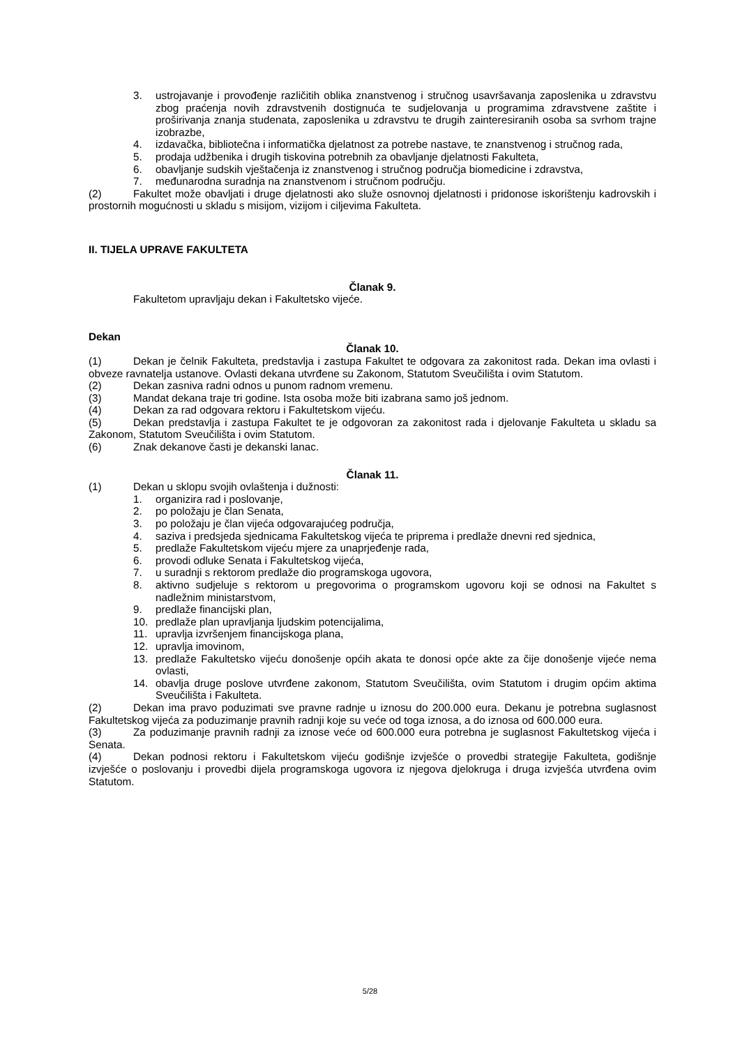3. ustrojavanje i provođenje različitih oblika znanstvenog i stručnog usavršavanja zaposlenika u zdravstvu zbog praćenja novih zdravstvenih dostignuća te sudjelovanja u programima zdravstvene zaštite i proširivanja znanja studenata, zaposlenika u zdravstvu te drugih zainteresiranih osoba sa svrhom trajne izobrazbe,
4. izdavačka, bibliotečna i informatička djelatnost za potrebe nastave, te znanstvenog i stručnog rada,
5. prodaja udžbenika i drugih tiskovina potrebnih za obavljanje djelatnosti Fakulteta,
6. obavljanje sudskih vještačenja iz znanstvenog i stručnog područja biomedicine i zdravstva,
7. međunarodna suradnja na znanstvenom i stručnom području.
(2) Fakultet može obavljati i druge djelatnosti ako služe osnovnoj djelatnosti i pridonose iskorištenju kadrovskih i prostornih mogućnosti u skladu s misijom, vizijom i ciljevima Fakulteta.
II. TIJELA UPRAVE FAKULTETA
Članak 9.
Fakultetom upravljaju dekan i Fakultetsko vijeće.
Dekan
Članak 10.
(1) Dekan je čelnik Fakulteta, predstavlja i zastupa Fakultet te odgovara za zakonitost rada. Dekan ima ovlasti i obveze ravnatelja ustanove. Ovlasti dekana utvrđene su Zakonom, Statutom Sveučilišta i ovim Statutom.
(2) Dekan zasniva radni odnos u punom radnom vremenu.
(3) Mandat dekana traje tri godine. Ista osoba može biti izabrana samo još jednom.
(4) Dekan za rad odgovara rektoru i Fakultetskom vijeću.
(5) Dekan predstavlja i zastupa Fakultet te je odgovoran za zakonitost rada i djelovanje Fakulteta u skladu sa Zakonom, Statutom Sveučilišta i ovim Statutom.
(6) Znak dekanove časti je dekanski lanac.
Članak 11.
(1) Dekan u sklopu svojih ovlaštenja i dužnosti:
1. organizira rad i poslovanje,
2. po položaju je član Senata,
3. po položaju je član vijeća odgovarajućeg područja,
4. saziva i predsjeda sjednicama Fakultetskog vijeća te priprema i predlaže dnevni red sjednica,
5. predlaže Fakultetskom vijeću mjere za unaprjeđenje rada,
6. provodi odluke Senata i Fakultetskog vijeća,
7. u suradnji s rektorom predlaže dio programskoga ugovora,
8. aktivno sudjeluje s rektorom u pregovorima o programskom ugovoru koji se odnosi na Fakultet s nadležnim ministarstvom,
9. predlaže financijski plan,
10. predlaže plan upravljanja ljudskim potencijalima,
11. upravlja izvršenjem financijskoga plana,
12. upravlja imovinom,
13. predlaže Fakultetsko vijeću donošenje općih akata te donosi opće akte za čije donošenje vijeće nema ovlasti,
14. obavlja druge poslove utvrđene zakonom, Statutom Sveučilišta, ovim Statutom i drugim općim aktima Sveučilišta i Fakulteta.
(2) Dekan ima pravo poduzimati sve pravne radnje u iznosu do 200.000 eura. Dekanu je potrebna suglasnost Fakultetskog vijeća za poduzimanje pravnih radnji koje su veće od toga iznosa, a do iznosa od 600.000 eura.
(3) Za poduzimanje pravnih radnji za iznose veće od 600.000 eura potrebna je suglasnost Fakultetskog vijeća i Senata.
(4) Dekan podnosi rektoru i Fakultetskom vijeću godišnje izvješće o provedbi strategije Fakulteta, godišnje izvješće o poslovanju i provedbi dijela programskoga ugovora iz njegova djelokruga i druga izvješća utvrđena ovim Statutom.
5/28